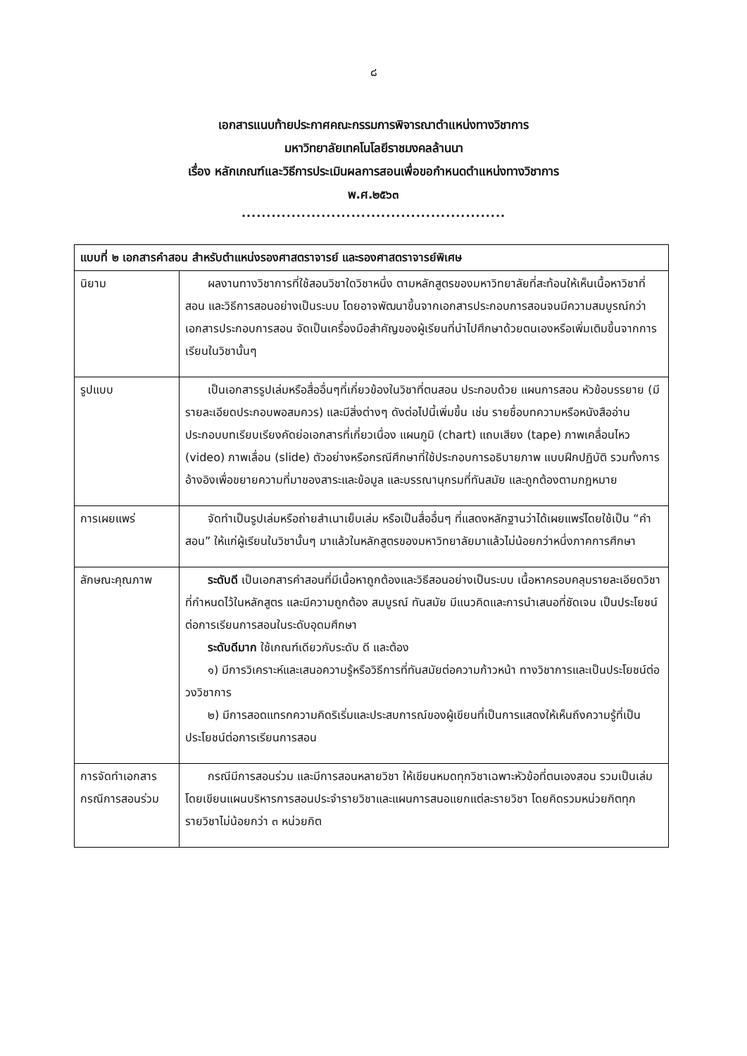๘
เอกสารแนบท้ายประกาศคณะกรรมการพิจารณาตำแหน่งทางวิชาการ
มหาวิทยาลัยเทคโนโลยีราชมงคลล้านนา
เรื่อง หลักเกณฑ์และวิธีการประเมินผลการสอนเพื่อขอกำหนดตำแหน่งทางวิชาการ
พ.ศ.๒๕๖๓
.....................................................
| แบบที่ ๒ เอกสารคำสอน สำหรับตำแหน่งรองศาสตราจารย์ และรองศาสตราจารย์พิเศษ | |
| --- | --- |
| นิยาม | ผลงานทางวิชาการที่ใช้สอนวิชาใดวิชาหนึ่ง ตามหลักสูตรของมหาวิทยาลัยที่สะท้อนให้เห็นเนื้อหาวิชาที่สอน และวิธีการสอนอย่างเป็นระบบ โดยอาจพัฒนาขึ้นจากเอกสารประกอบการสอนจนมีความสมบูรณ์กว่าเอกสารประกอบการสอน จัดเป็นเครื่องมือสำคัญของผู้เรียนที่นำไปศึกษาด้วยตนเองหรือเพิ่มเติมขึ้นจากการเรียนในวิชานั้นๆ |
| รูปแบบ | เป็นเอกสารรูปเล่มหรือสื่ออื่นๆที่เกี่ยวข้องในวิชาที่ตนสอน ประกอบด้วย แผนการสอน หัวข้อบรรยาย (มีรายละเอียดประกอบพอสมควร) และมีสิ่งต่างๆ ดังต่อไปนี้เพิ่มขึ้น เช่น รายชื่อบทความหรือหนังสืออ่านประกอบบทเรียบเรียงคัดย่อเอกสารที่เกี่ยวเนื่อง แผนภูมิ (chart) แถบเสียง (tape) ภาพเคลื่อนไหว (video) ภาพเลื่อน (slide) ตัวอย่างหรือกรณีศึกษาที่ใช้ประกอบการอธิบายภาพ แบบฝึกปฏิบัติ รวมทั้งการอ้างอิงเพื่อขยายความที่มาของสาระและข้อมูล และบรรณานุกรมที่ทันสมัย และถูกต้องตามกฎหมาย |
| การเผยแพร่ | จัดทำเป็นรูปเล่มหรือถ่ายสำเนาเย็บเล่ม หรือเป็นสื่ออื่นๆ ที่แสดงหลักฐานว่าได้เผยแพร่โดยใช้เป็น “คำสอน” ให้แก่ผู้เรียนในวิชานั้นๆ มาแล้วในหลักสูตรของมหาวิทยาลัยมาแล้วไม่น้อยกว่าหนึ่งภาคการศึกษา |
| ลักษณะคุณภาพ | ระดับดี เป็นเอกสารคำสอนที่มีเนื้อหาถูกต้องและวิธีสอนอย่างเป็นระบบ เนื้อหาครอบคลุมรายละเอียดวิชาที่กำหนดไว้ในหลักสูตร และมีความถูกต้อง สมบูรณ์ ทันสมัย มีแนวคิดและการนำเสนอที่ชัดเจน เป็นประโยชน์ต่อการเรียนการสอนในระดับอุดมศึกษา ระดับดีมาก ใช้เกณฑ์เดียวกับระดับ ดี และต้อง ๑) มีการวิเคราะห์และเสนอความรู้หรือวิธีการที่ทันสมัยต่อความก้าวหน้า ทางวิชาการและเป็นประโยชน์ต่อวงวิชาการ ๒) มีการสอดแทรกความคิดริเริ่มและประสบการณ์ของผู้เขียนที่เป็นการแสดงให้เห็นถึงความรู้ที่เป็นประโยชน์ต่อการเรียนการสอน |
| การจัดทำเอกสารกรณีการสอนร่วม | กรณีมีการสอนร่วม และมีการสอนหลายวิชา ให้เขียนหมดทุกวิชาเฉพาะหัวข้อที่ตนเองสอน รวมเป็นเล่ม โดยเขียนแผนบริหารการสอนประจำรายวิชาและแผนการสนอแยกแต่ละรายวิชา โดยคิดรวมหน่วยกิตทุกรายวิชาไม่น้อยกว่า ๓ หน่วยกิต |